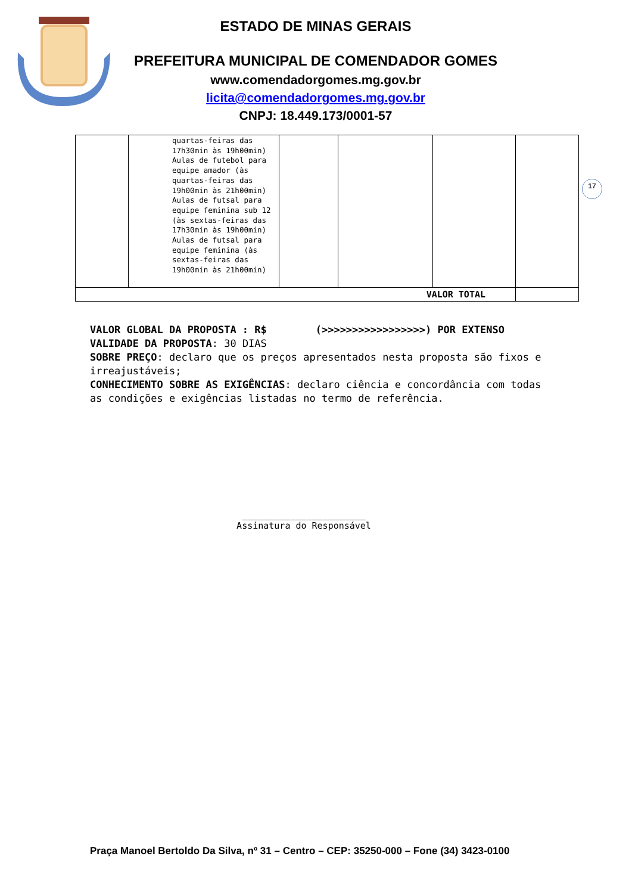ESTADO DE MINAS GERAIS
PREFEITURA MUNICIPAL DE COMENDADOR GOMES
www.comendadorgomes.mg.gov.br
licita@comendadorgomes.mg.gov.br
CNPJ: 18.449.173/0001-57
17
| | quartas-feiras das 17h30min às 19h00min) Aulas de futebol para equipe amador (às quartas-feiras das 19h00min às 21h00min) Aulas de futsal para equipe feminina sub 12 (às sextas-feiras das 17h30min às 19h00min) Aulas de futsal para equipe feminina (às sextas-feiras das 19h00min às 21h00min) | | | | |
| VALOR TOTAL | | | | | |
VALOR GLOBAL DA PROPOSTA : R$ (>>>>>>>>>>>>>>>>>) POR EXTENSO
VALIDADE DA PROPOSTA: 30 DIAS
SOBRE PREÇO: declaro que os preços apresentados nesta proposta são fixos e irreajustáveis;
CONHECIMENTO SOBRE AS EXIGÊNCIAS: declaro ciência e concordância com todas as condições e exigências listadas no termo de referência.
_______________________
Assinatura do Responsável
Praça Manoel Bertoldo Da Silva, nº 31 – Centro – CEP: 35250-000 – Fone (34) 3423-0100